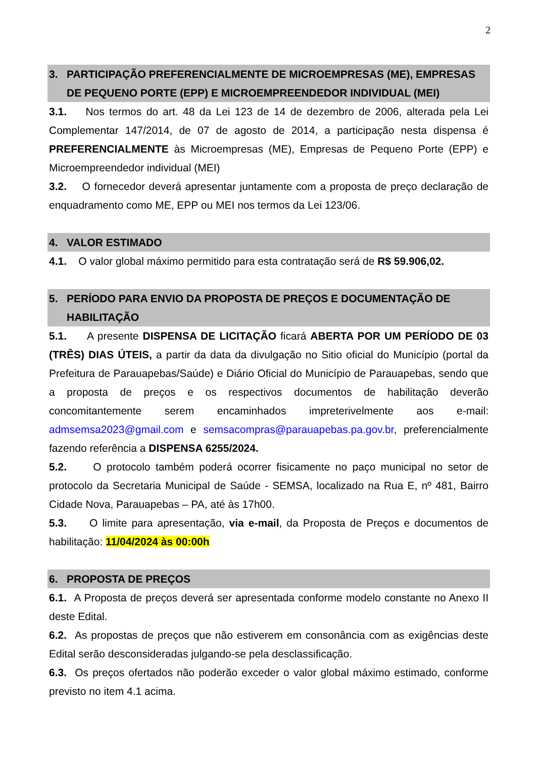2
3. PARTICIPAÇÃO PREFERENCIALMENTE DE MICROEMPRESAS (ME), EMPRESAS DE PEQUENO PORTE (EPP) E MICROEMPREENDEDOR INDIVIDUAL (MEI)
3.1. Nos termos do art. 48 da Lei 123 de 14 de dezembro de 2006, alterada pela Lei Complementar 147/2014, de 07 de agosto de 2014, a participação nesta dispensa é PREFERENCIALMENTE às Microempresas (ME), Empresas de Pequeno Porte (EPP) e Microempreendedor individual (MEI)
3.2. O fornecedor deverá apresentar juntamente com a proposta de preço declaração de enquadramento como ME, EPP ou MEI nos termos da Lei 123/06.
4. VALOR ESTIMADO
4.1. O valor global máximo permitido para esta contratação será de R$ 59.906,02.
5. PERÍODO PARA ENVIO DA PROPOSTA DE PREÇOS E DOCUMENTAÇÃO DE HABILITAÇÃO
5.1. A presente DISPENSA DE LICITAÇÃO ficará ABERTA POR UM PERÍODO DE 03 (TRÊS) DIAS ÚTEIS, a partir da data da divulgação no Sitio oficial do Município (portal da Prefeitura de Parauapebas/Saúde) e Diário Oficial do Município de Parauapebas, sendo que a proposta de preços e os respectivos documentos de habilitação deverão concomitantemente serem encaminhados impreterivelmente aos e-mail: admsemsa2023@gmail.com e semsacompras@parauapebas.pa.gov.br, preferencialmente fazendo referência a DISPENSA 6255/2024.
5.2. O protocolo também poderá ocorrer fisicamente no paço municipal no setor de protocolo da Secretaria Municipal de Saúde - SEMSA, localizado na Rua E, nº 481, Bairro Cidade Nova, Parauapebas – PA, até às 17h00.
5.3. O limite para apresentação, via e-mail, da Proposta de Preços e documentos de habilitação: 11/04/2024 às 00:00h
6. PROPOSTA DE PREÇOS
6.1. A Proposta de preços deverá ser apresentada conforme modelo constante no Anexo II deste Edital.
6.2. As propostas de preços que não estiverem em consonância com as exigências deste Edital serão desconsideradas julgando-se pela desclassificação.
6.3. Os preços ofertados não poderão exceder o valor global máximo estimado, conforme previsto no item 4.1 acima.